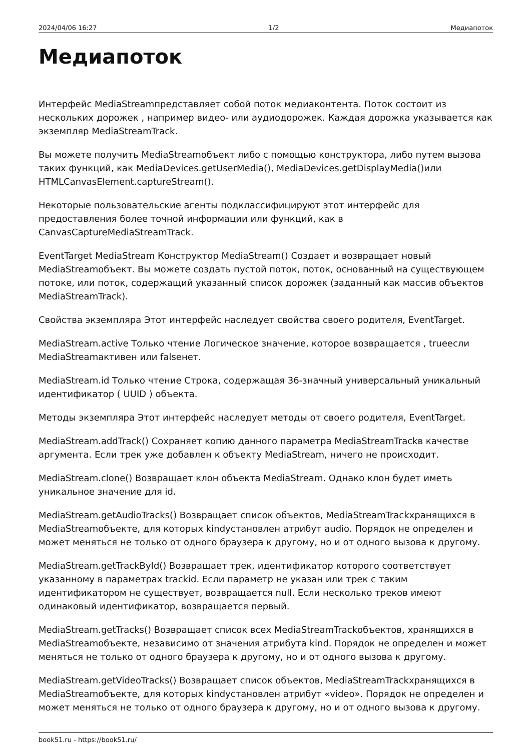2024/04/06 16:27 1/2 Медиапоток
Медиапоток
Интерфейс MediaStreamпредставляет собой поток медиаконтента. Поток состоит из нескольких дорожек , например видео- или аудиодорожек. Каждая дорожка указывается как экземпляр MediaStreamTrack.
Вы можете получить MediaStreamобъект либо с помощью конструктора, либо путем вызова таких функций, как MediaDevices.getUserMedia(), MediaDevices.getDisplayMedia()или HTMLCanvasElement.captureStream().
Некоторые пользовательские агенты подклассифицируют этот интерфейс для предоставления более точной информации или функций, как в CanvasCaptureMediaStreamTrack.
EventTarget MediaStream Конструктор MediaStream() Создает и возвращает новый MediaStreamобъект. Вы можете создать пустой поток, поток, основанный на существующем потоке, или поток, содержащий указанный список дорожек (заданный как массив объектов MediaStreamTrack).
Свойства экземпляра Этот интерфейс наследует свойства своего родителя, EventTarget.
MediaStream.active Только чтение Логическое значение, которое возвращается , trueесли MediaStreamактивен или falseнет.
MediaStream.id Только чтение Строка, содержащая 36-значный универсальный уникальный идентификатор ( UUID ) объекта.
Методы экземпляра Этот интерфейс наследует методы от своего родителя, EventTarget.
MediaStream.addTrack() Сохраняет копию данного параметра MediaStreamTrackв качестве аргумента. Если трек уже добавлен к объекту MediaStream, ничего не происходит.
MediaStream.clone() Возвращает клон объекта MediaStream. Однако клон будет иметь уникальное значение для id.
MediaStream.getAudioTracks() Возвращает список объектов, MediaStreamTrackхранящихся в MediaStreamобъекте, для которых kindустановлен атрибут audio. Порядок не определен и может меняться не только от одного браузера к другому, но и от одного вызова к другому.
MediaStream.getTrackById() Возвращает трек, идентификатор которого соответствует указанному в параметрах trackid. Если параметр не указан или трек с таким идентификатором не существует, возвращается null. Если несколько треков имеют одинаковый идентификатор, возвращается первый.
MediaStream.getTracks() Возвращает список всех MediaStreamTrackобъектов, хранящихся в MediaStreamобъекте, независимо от значения атрибута kind. Порядок не определен и может меняться не только от одного браузера к другому, но и от одного вызова к другому.
MediaStream.getVideoTracks() Возвращает список объектов, MediaStreamTrackхранящихся в MediaStreamобъекте, для которых kindустановлен атрибут «video». Порядок не определен и может меняться не только от одного браузера к другому, но и от одного вызова к другому.
book51.ru - https://book51.ru/